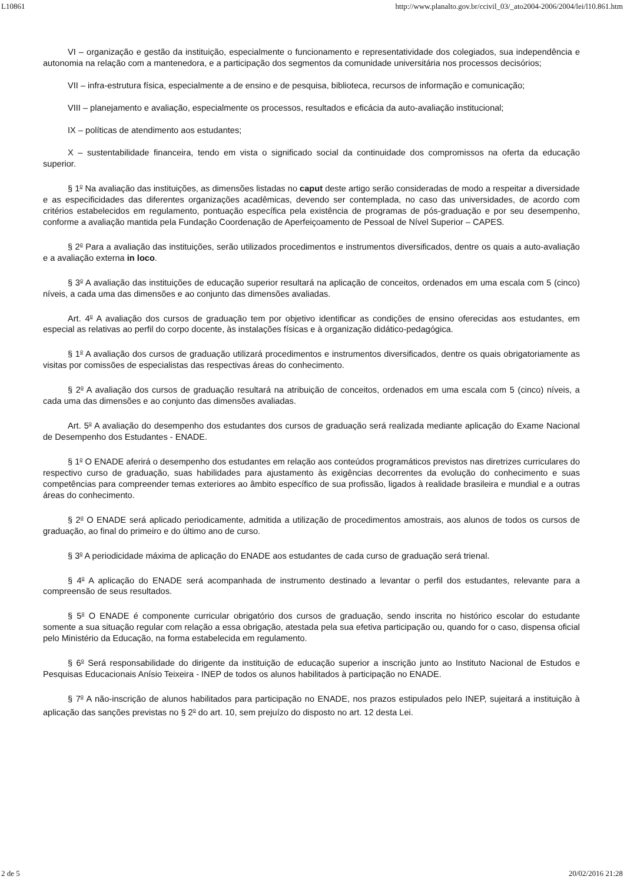L10861 http://www.planalto.gov.br/ccivil_03/_ato2004-2006/2004/lei/l10.861.htm
VI – organização e gestão da instituição, especialmente o funcionamento e representatividade dos colegiados, sua independência e autonomia na relação com a mantenedora, e a participação dos segmentos da comunidade universitária nos processos decisórios;
VII – infra-estrutura física, especialmente a de ensino e de pesquisa, biblioteca, recursos de informação e comunicação;
VIII – planejamento e avaliação, especialmente os processos, resultados e eficácia da auto-avaliação institucional;
IX – políticas de atendimento aos estudantes;
X – sustentabilidade financeira, tendo em vista o significado social da continuidade dos compromissos na oferta da educação superior.
§ 1<sup>o</sup> Na avaliação das instituições, as dimensões listadas no caput deste artigo serão consideradas de modo a respeitar a diversidade e as especificidades das diferentes organizações acadêmicas, devendo ser contemplada, no caso das universidades, de acordo com critérios estabelecidos em regulamento, pontuação específica pela existência de programas de pós-graduação e por seu desempenho, conforme a avaliação mantida pela Fundação Coordenação de Aperfeiçoamento de Pessoal de Nível Superior – CAPES.
§ 2<sup>o</sup> Para a avaliação das instituições, serão utilizados procedimentos e instrumentos diversificados, dentre os quais a auto-avaliação e a avaliação externa in loco.
§ 3<sup>o</sup> A avaliação das instituições de educação superior resultará na aplicação de conceitos, ordenados em uma escala com 5 (cinco) níveis, a cada uma das dimensões e ao conjunto das dimensões avaliadas.
Art. 4<sup>o</sup> A avaliação dos cursos de graduação tem por objetivo identificar as condições de ensino oferecidas aos estudantes, em especial as relativas ao perfil do corpo docente, às instalações físicas e à organização didático-pedagógica.
§ 1<sup>o</sup> A avaliação dos cursos de graduação utilizará procedimentos e instrumentos diversificados, dentre os quais obrigatoriamente as visitas por comissões de especialistas das respectivas áreas do conhecimento.
§ 2<sup>o</sup> A avaliação dos cursos de graduação resultará na atribuição de conceitos, ordenados em uma escala com 5 (cinco) níveis, a cada uma das dimensões e ao conjunto das dimensões avaliadas.
Art. 5<sup>o</sup> A avaliação do desempenho dos estudantes dos cursos de graduação será realizada mediante aplicação do Exame Nacional de Desempenho dos Estudantes - ENADE.
§ 1<sup>o</sup> O ENADE aferirá o desempenho dos estudantes em relação aos conteúdos programáticos previstos nas diretrizes curriculares do respectivo curso de graduação, suas habilidades para ajustamento às exigências decorrentes da evolução do conhecimento e suas competências para compreender temas exteriores ao âmbito específico de sua profissão, ligados à realidade brasileira e mundial e a outras áreas do conhecimento.
§ 2<sup>o</sup> O ENADE será aplicado periodicamente, admitida a utilização de procedimentos amostrais, aos alunos de todos os cursos de graduação, ao final do primeiro e do último ano de curso.
§ 3<sup>o</sup> A periodicidade máxima de aplicação do ENADE aos estudantes de cada curso de graduação será trienal.
§ 4<sup>o</sup> A aplicação do ENADE será acompanhada de instrumento destinado a levantar o perfil dos estudantes, relevante para a compreensão de seus resultados.
§ 5<sup>o</sup> O ENADE é componente curricular obrigatório dos cursos de graduação, sendo inscrita no histórico escolar do estudante somente a sua situação regular com relação a essa obrigação, atestada pela sua efetiva participação ou, quando for o caso, dispensa oficial pelo Ministério da Educação, na forma estabelecida em regulamento.
§ 6<sup>o</sup> Será responsabilidade do dirigente da instituição de educação superior a inscrição junto ao Instituto Nacional de Estudos e Pesquisas Educacionais Anísio Teixeira - INEP de todos os alunos habilitados à participação no ENADE.
§ 7<sup>o</sup> A não-inscrição de alunos habilitados para participação no ENADE, nos prazos estipulados pelo INEP, sujeitará a instituição à aplicação das sanções previstas no § 2<sup>o</sup> do art. 10, sem prejuízo do disposto no art. 12 desta Lei.
2 de 5 20/02/2016 21:28